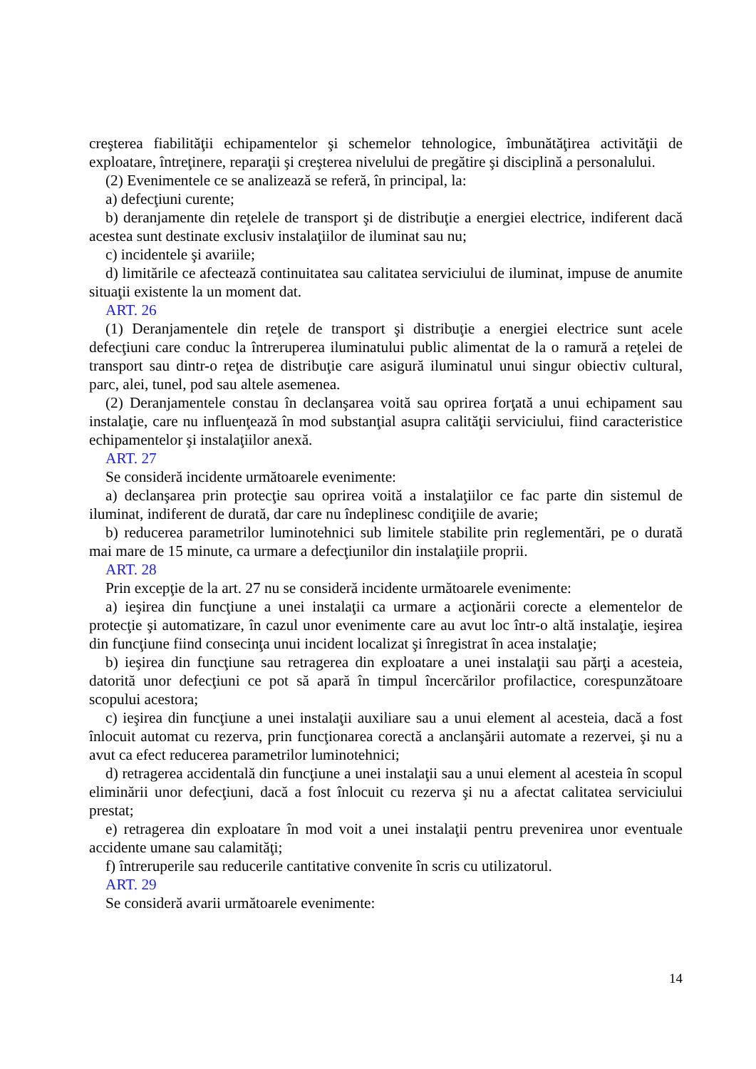creşterea fiabilităţii echipamentelor şi schemelor tehnologice, îmbunătăţirea activităţii de exploatare, întreţinere, reparaţii şi creşterea nivelului de pregătire şi disciplină a personalului.
(2) Evenimentele ce se analizează se referă, în principal, la:
a) defecţiuni curente;
b) deranjamente din reţelele de transport şi de distribuţie a energiei electrice, indiferent dacă acestea sunt destinate exclusiv instalaţiilor de iluminat sau nu;
c) incidentele şi avariile;
d) limitările ce afectează continuitatea sau calitatea serviciului de iluminat, impuse de anumite situaţii existente la un moment dat.
ART. 26
(1) Deranjamentele din reţele de transport şi distribuţie a energiei electrice sunt acele defecţiuni care conduc la întreruperea iluminatului public alimentat de la o ramură a reţelei de transport sau dintr-o reţea de distribuţie care asigură iluminatul unui singur obiectiv cultural, parc, alei, tunel, pod sau altele asemenea.
(2) Deranjamentele constau în declanşarea voită sau oprirea forţată a unui echipament sau instalaţie, care nu influenţează în mod substanţial asupra calităţii serviciului, fiind caracteristice echipamentelor şi instalaţiilor anexă.
ART. 27
Se consideră incidente următoarele evenimente:
a) declanşarea prin protecţie sau oprirea voită a instalaţiilor ce fac parte din sistemul de iluminat, indiferent de durată, dar care nu îndeplinesc condiţiile de avarie;
b) reducerea parametrilor luminotehnici sub limitele stabilite prin reglementări, pe o durată mai mare de 15 minute, ca urmare a defecţiunilor din instalaţiile proprii.
ART. 28
Prin excepţie de la art. 27 nu se consideră incidente următoarele evenimente:
a) ieşirea din funcţiune a unei instalaţii ca urmare a acţionării corecte a elementelor de protecţie şi automatizare, în cazul unor evenimente care au avut loc într-o altă instalaţie, ieşirea din funcţiune fiind consecinţa unui incident localizat şi înregistrat în acea instalaţie;
b) ieşirea din funcţiune sau retragerea din exploatare a unei instalaţii sau părţi a acesteia, datorită unor defecţiuni ce pot să apară în timpul încercărilor profilactice, corespunzătoare scopului acestora;
c) ieşirea din funcţiune a unei instalaţii auxiliare sau a unui element al acesteia, dacă a fost înlocuit automat cu rezerva, prin funcţionarea corectă a anclanşării automate a rezervei, şi nu a avut ca efect reducerea parametrilor luminotehnici;
d) retragerea accidentală din funcţiune a unei instalaţii sau a unui element al acesteia în scopul eliminării unor defecţiuni, dacă a fost înlocuit cu rezerva şi nu a afectat calitatea serviciului prestat;
e) retragerea din exploatare în mod voit a unei instalaţii pentru prevenirea unor eventuale accidente umane sau calamităţi;
f) întreruperile sau reducerile cantitative convenite în scris cu utilizatorul.
ART. 29
Se consideră avarii următoarele evenimente:
14